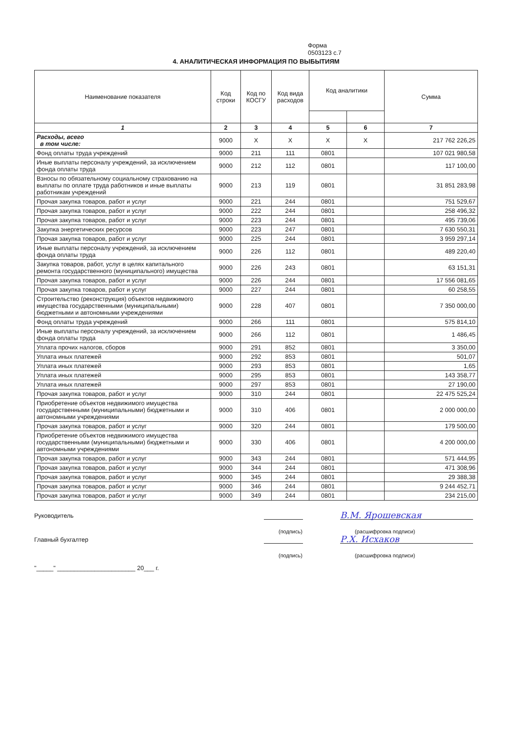Форма
0503123 с.7
4. АНАЛИТИЧЕСКАЯ ИНФОРМАЦИЯ ПО ВЫБЫТИЯМ
| Наименование показателя | Код строки | Код по КОСГУ | Код вида расходов | Код аналитики | | Сумма |
| --- | --- | --- | --- | --- | --- | --- |
| 1 | 2 | 3 | 4 | 5 | 6 | 7 |
| Расходы, всего в том числе: | 9000 | X | X | X | X | 217 762 226,25 |
| Фонд оплаты труда учреждений | 9000 | 211 | 111 | 0801 | | 107 021 980,58 |
| Иные выплаты персоналу учреждений, за исключением фонда оплаты труда | 9000 | 212 | 112 | 0801 | | 117 100,00 |
| Взносы по обязательному социальному страхованию на выплаты по оплате труда работников и иные выплаты работникам учреждений | 9000 | 213 | 119 | 0801 | | 31 851 283,98 |
| Прочая закупка товаров, работ и услуг | 9000 | 221 | 244 | 0801 | | 751 529,67 |
| Прочая закупка товаров, работ и услуг | 9000 | 222 | 244 | 0801 | | 258 496,32 |
| Прочая закупка товаров, работ и услуг | 9000 | 223 | 244 | 0801 | | 495 739,06 |
| Закупка энергетических ресурсов | 9000 | 223 | 247 | 0801 | | 7 630 550,31 |
| Прочая закупка товаров, работ и услуг | 9000 | 225 | 244 | 0801 | | 3 959 297,14 |
| Иные выплаты персоналу учреждений, за исключением фонда оплаты труда | 9000 | 226 | 112 | 0801 | | 489 220,40 |
| Закупка товаров, работ, услуг в целях капитального ремонта государственного (муниципального) имущества | 9000 | 226 | 243 | 0801 | | 63 151,31 |
| Прочая закупка товаров, работ и услуг | 9000 | 226 | 244 | 0801 | | 17 556 081,65 |
| Прочая закупка товаров, работ и услуг | 9000 | 227 | 244 | 0801 | | 60 258,55 |
| Строительство (реконструкция) объектов недвижимого имущества государственными (муниципальными) бюджетными и автономными учреждениями | 9000 | 228 | 407 | 0801 | | 7 350 000,00 |
| Фонд оплаты труда учреждений | 9000 | 266 | 111 | 0801 | | 575 814,10 |
| Иные выплаты персоналу учреждений, за исключением фонда оплаты труда | 9000 | 266 | 112 | 0801 | | 1 486,45 |
| Уплата прочих налогов, сборов | 9000 | 291 | 852 | 0801 | | 3 350,00 |
| Уплата иных платежей | 9000 | 292 | 853 | 0801 | | 501,07 |
| Уплата иных платежей | 9000 | 293 | 853 | 0801 | | 1,65 |
| Уплата иных платежей | 9000 | 295 | 853 | 0801 | | 143 358,77 |
| Уплата иных платежей | 9000 | 297 | 853 | 0801 | | 27 190,00 |
| Прочая закупка товаров, работ и услуг | 9000 | 310 | 244 | 0801 | | 22 475 525,24 |
| Приобретение объектов недвижимого имущества государственными (муниципальными) бюджетными и автономными учреждениями | 9000 | 310 | 406 | 0801 | | 2 000 000,00 |
| Прочая закупка товаров, работ и услуг | 9000 | 320 | 244 | 0801 | | 179 500,00 |
| Приобретение объектов недвижимого имущества государственными (муниципальными) бюджетными и автономными учреждениями | 9000 | 330 | 406 | 0801 | | 4 200 000,00 |
| Прочая закупка товаров, работ и услуг | 9000 | 343 | 244 | 0801 | | 571 444,95 |
| Прочая закупка товаров, работ и услуг | 9000 | 344 | 244 | 0801 | | 471 308,96 |
| Прочая закупка товаров, работ и услуг | 9000 | 345 | 244 | 0801 | | 29 388,38 |
| Прочая закупка товаров, работ и услуг | 9000 | 346 | 244 | 0801 | | 9 244 452,71 |
| Прочая закупка товаров, работ и услуг | 9000 | 349 | 244 | 0801 | | 234 215,00 |
Руководитель
В.М. Ярошевская
(подпись) (расшифровка подписи)
Главный бухгалтер
Р.Х. Исхаков
(подпись) (расшифровка подписи)
"_____" _______________________ 20___ г.